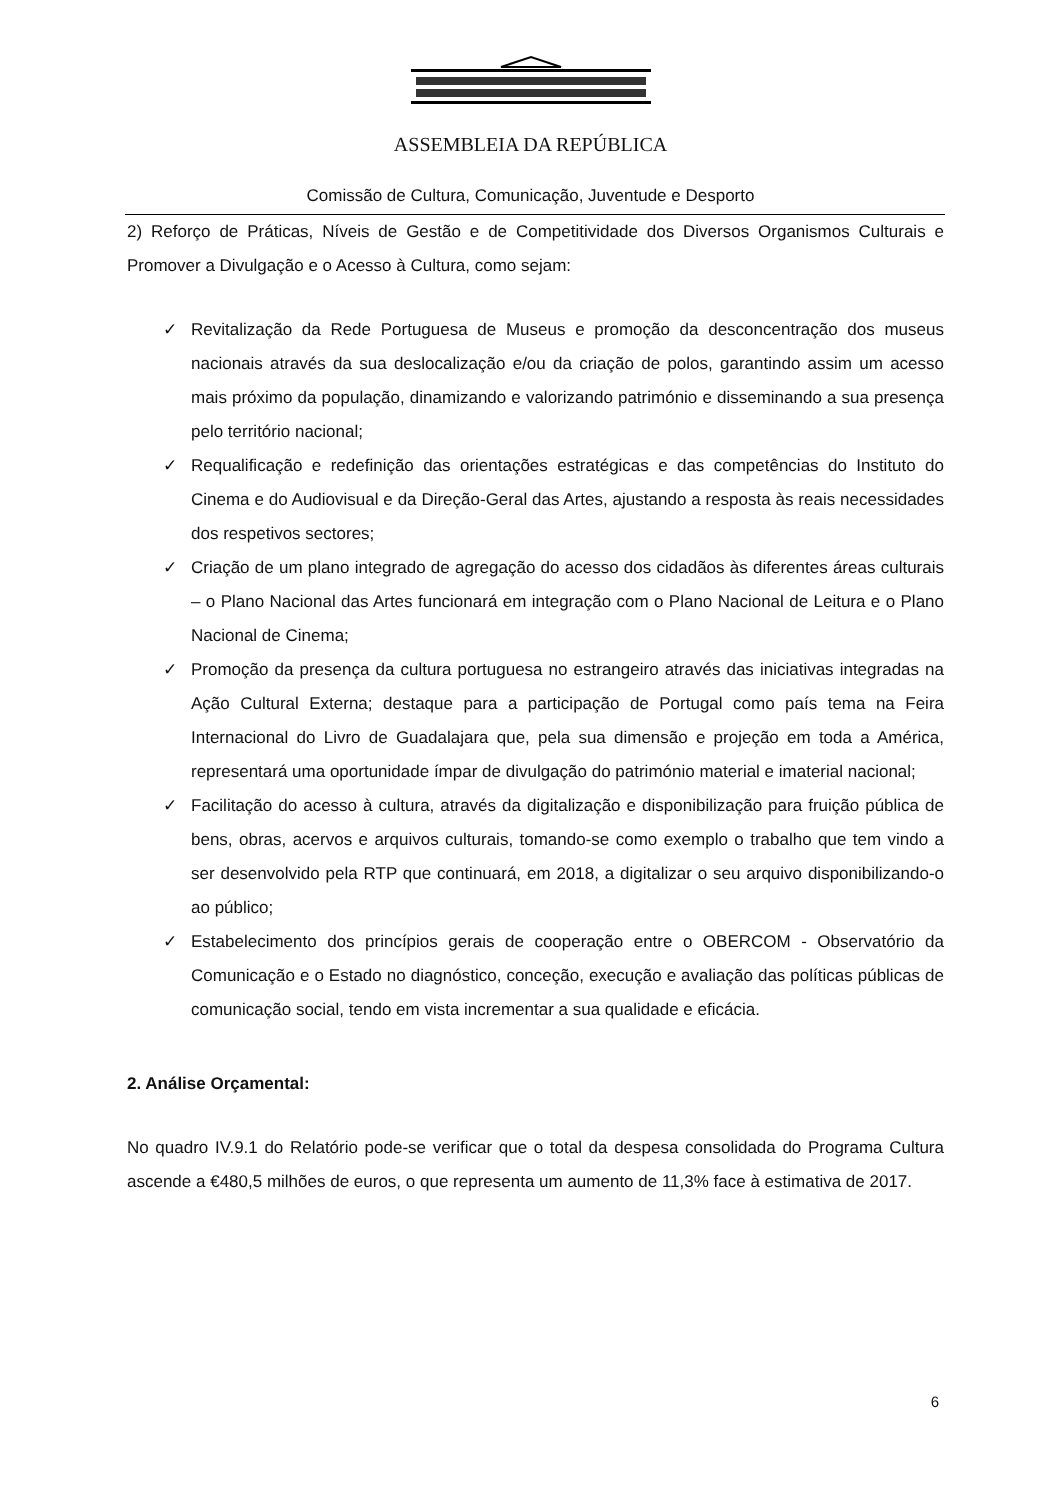ASSEMBLEIA DA REPÚBLICA
Comissão de Cultura, Comunicação, Juventude e Desporto
2) Reforço de Práticas, Níveis de Gestão e de Competitividade dos Diversos Organismos Culturais e Promover a Divulgação e o Acesso à Cultura, como sejam:
✓ Revitalização da Rede Portuguesa de Museus e promoção da desconcentração dos museus nacionais através da sua deslocalização e/ou da criação de polos, garantindo assim um acesso mais próximo da população, dinamizando e valorizando património e disseminando a sua presença pelo território nacional;
✓ Requalificação e redefinição das orientações estratégicas e das competências do Instituto do Cinema e do Audiovisual e da Direção-Geral das Artes, ajustando a resposta às reais necessidades dos respetivos sectores;
✓ Criação de um plano integrado de agregação do acesso dos cidadãos às diferentes áreas culturais – o Plano Nacional das Artes funcionará em integração com o Plano Nacional de Leitura e o Plano Nacional de Cinema;
✓ Promoção da presença da cultura portuguesa no estrangeiro através das iniciativas integradas na Ação Cultural Externa; destaque para a participação de Portugal como país tema na Feira Internacional do Livro de Guadalajara que, pela sua dimensão e projeção em toda a América, representará uma oportunidade ímpar de divulgação do património material e imaterial nacional;
✓ Facilitação do acesso à cultura, através da digitalização e disponibilização para fruição pública de bens, obras, acervos e arquivos culturais, tomando-se como exemplo o trabalho que tem vindo a ser desenvolvido pela RTP que continuará, em 2018, a digitalizar o seu arquivo disponibilizando-o ao público;
✓ Estabelecimento dos princípios gerais de cooperação entre o OBERCOM - Observatório da Comunicação e o Estado no diagnóstico, conceção, execução e avaliação das políticas públicas de comunicação social, tendo em vista incrementar a sua qualidade e eficácia.
2. Análise Orçamental:
No quadro IV.9.1 do Relatório pode-se verificar que o total da despesa consolidada do Programa Cultura ascende a €480,5 milhões de euros, o que representa um aumento de 11,3% face à estimativa de 2017.
6